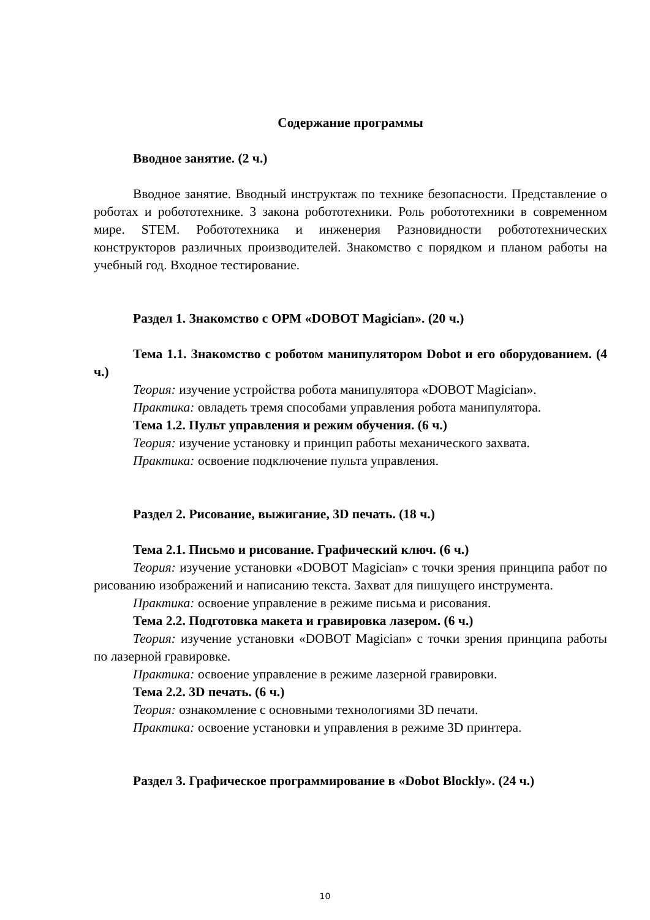Содержание программы
Вводное занятие. (2 ч.)
Вводное занятие. Вводный инструктаж по технике безопасности. Представление о роботах и робототехнике. 3 закона робототехники. Роль робототехники в современном мире. STEM. Робототехника и инженерия Разновидности робототехнических конструкторов различных производителей. Знакомство с порядком и планом работы на учебный год. Входное тестирование.
Раздел 1. Знакомство с ОРМ «DOBOT Magician». (20 ч.)
Тема 1.1. Знакомство с роботом манипулятором Dobot и его оборудованием. (4 ч.)
Теория: изучение устройства робота манипулятора «DOBOT Magician».
Практика: овладеть тремя способами управления робота манипулятора.
Тема 1.2. Пульт управления и режим обучения. (6 ч.)
Теория: изучение установку и принцип работы механического захвата.
Практика: освоение подключение пульта управления.
Раздел 2. Рисование, выжигание, 3D печать. (18 ч.)
Тема 2.1. Письмо и рисование. Графический ключ. (6 ч.)
Теория: изучение установки «DOBOT Magician» с точки зрения принципа работ по рисованию изображений и написанию текста. Захват для пишущего инструмента.
Практика: освоение управление в режиме письма и рисования.
Тема 2.2. Подготовка макета и гравировка лазером. (6 ч.)
Теория: изучение установки «DOBOT Magician» с точки зрения принципа работы по лазерной гравировке.
Практика: освоение управление в режиме лазерной гравировки.
Тема 2.2. 3D печать. (6 ч.)
Теория: ознакомление с основными технологиями 3D печати.
Практика: освоение установки и управления в режиме 3D принтера.
Раздел 3. Графическое программирование в «Dobot Blockly». (24 ч.)
10